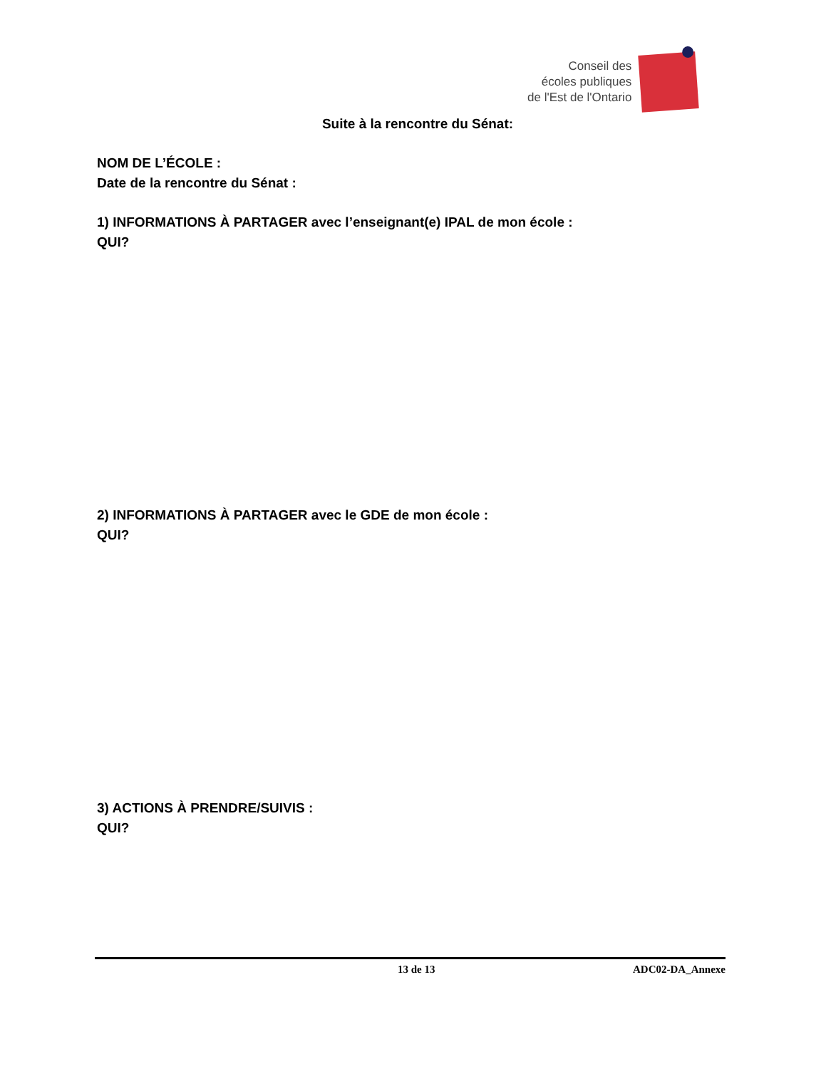Conseil des
écoles publiques
de l'Est de l'Ontario
Suite à la rencontre du Sénat:
NOM DE L’ÉCOLE :
Date de la rencontre du Sénat :
1) INFORMATIONS À PARTAGER avec l’enseignant(e) IPAL de mon école :
QUI?
2) INFORMATIONS À PARTAGER avec le GDE de mon école :
QUI?
3) ACTIONS À PRENDRE/SUIVIS :
QUI?
13 de 13 ADC02-DA_Annexe